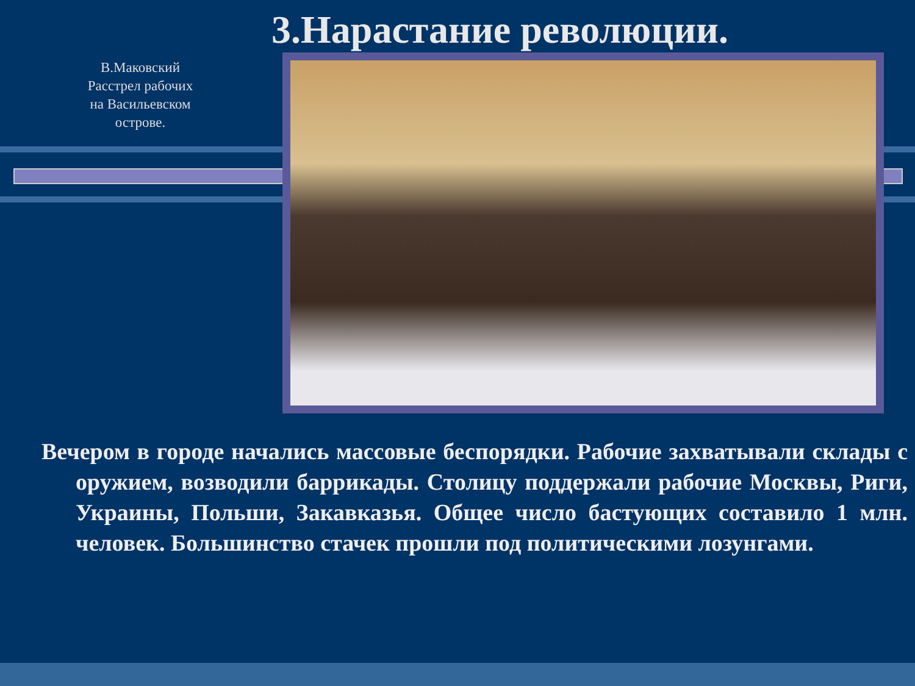3.Нарастание революции.
В.Маковский Расстрел рабочих на Васильевском острове.
Вечером в городе начались массовые беспорядки. Рабочие захватывали склады с оружием, возводили баррикады. Столицу поддержали рабочие Москвы, Риги, Украины, Польши, Закавказья. Общее число бастующих составило 1 млн. человек. Большинство стачек прошли под политическими лозунгами.